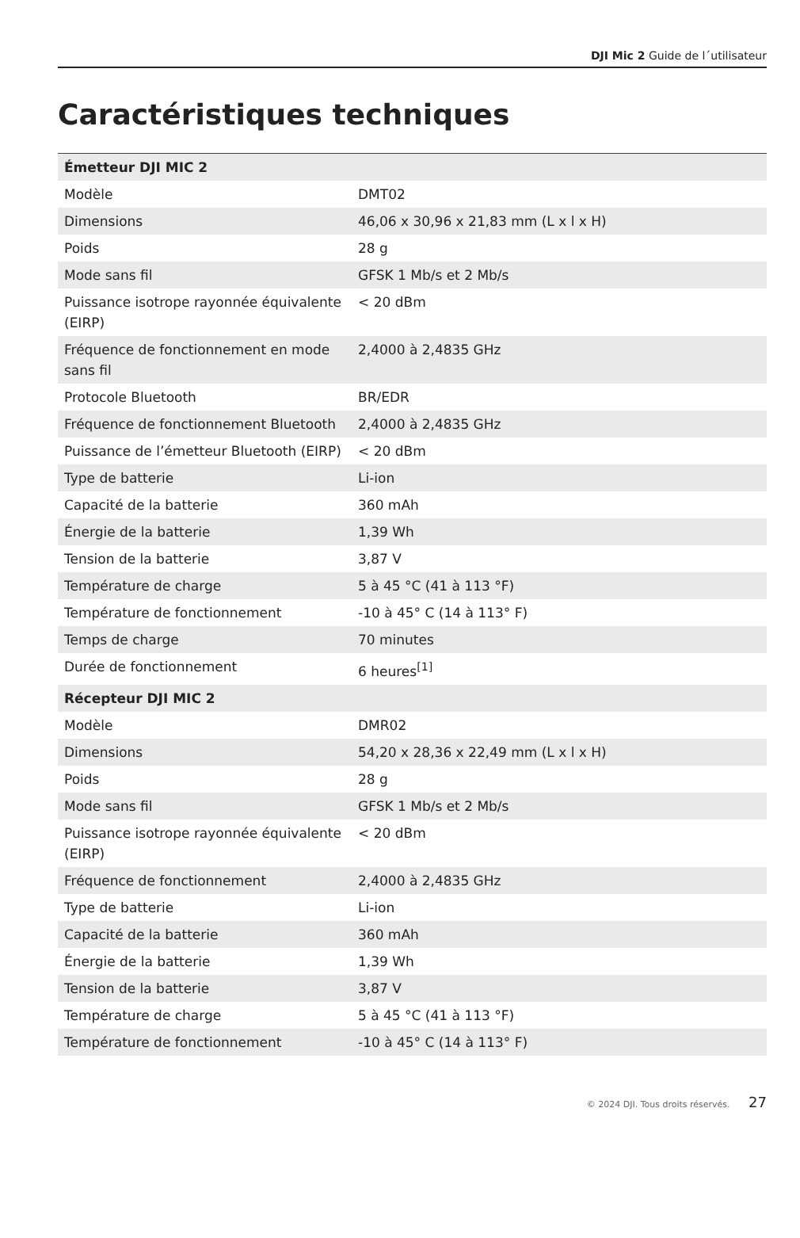DJI Mic 2 Guide de l´utilisateur
Caractéristiques techniques
| Émetteur DJI MIC 2 | |
| Modèle | DMT02 |
| Dimensions | 46,06 x 30,96 x 21,83 mm (L x l x H) |
| Poids | 28 g |
| Mode sans fil | GFSK 1 Mb/s et 2 Mb/s |
| Puissance isotrope rayonnée équivalente (EIRP) | < 20 dBm |
| Fréquence de fonctionnement en mode sans fil | 2,4000 à 2,4835 GHz |
| Protocole Bluetooth | BR/EDR |
| Fréquence de fonctionnement Bluetooth | 2,4000 à 2,4835 GHz |
| Puissance de l’émetteur Bluetooth (EIRP) | < 20 dBm |
| Type de batterie | Li-ion |
| Capacité de la batterie | 360 mAh |
| Énergie de la batterie | 1,39 Wh |
| Tension de la batterie | 3,87 V |
| Température de charge | 5 à 45 °C (41 à 113 °F) |
| Température de fonctionnement | -10 à 45° C (14 à 113° F) |
| Temps de charge | 70 minutes |
| Durée de fonctionnement | 6 heures<sup>[1]</sup> |
| Récepteur DJI MIC 2 | |
| Modèle | DMR02 |
| Dimensions | 54,20 x 28,36 x 22,49 mm (L x l x H) |
| Poids | 28 g |
| Mode sans fil | GFSK 1 Mb/s et 2 Mb/s |
| Puissance isotrope rayonnée équivalente (EIRP) | < 20 dBm |
| Fréquence de fonctionnement | 2,4000 à 2,4835 GHz |
| Type de batterie | Li-ion |
| Capacité de la batterie | 360 mAh |
| Énergie de la batterie | 1,39 Wh |
| Tension de la batterie | 3,87 V |
| Température de charge | 5 à 45 °C (41 à 113 °F) |
| Température de fonctionnement | -10 à 45° C (14 à 113° F) |
© 2024 DJI. Tous droits réservés. 27